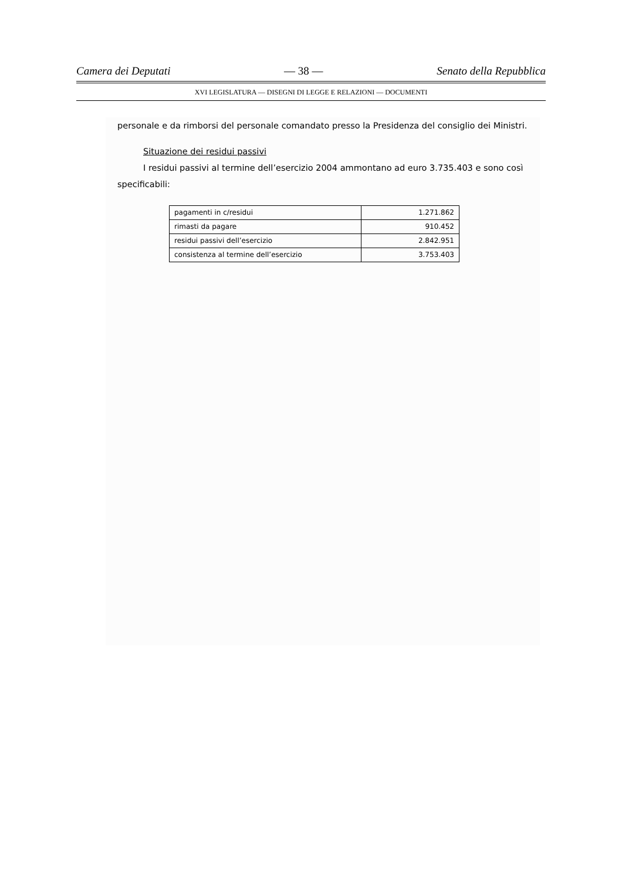Camera dei Deputati — 38 — Senato della Repubblica
XVI LEGISLATURA — DISEGNI DI LEGGE E RELAZIONI — DOCUMENTI
personale e da rimborsi del personale comandato presso la Presidenza del consiglio dei Ministri.
Situazione dei residui passivi
I residui passivi al termine dell’esercizio 2004 ammontano ad euro 3.735.403 e sono così specificabili:
| pagamenti in c/residui | 1.271.862 |
| rimasti da pagare | 910.452 |
| residui passivi dell’esercizio | 2.842.951 |
| consistenza al termine dell’esercizio | 3.753.403 |